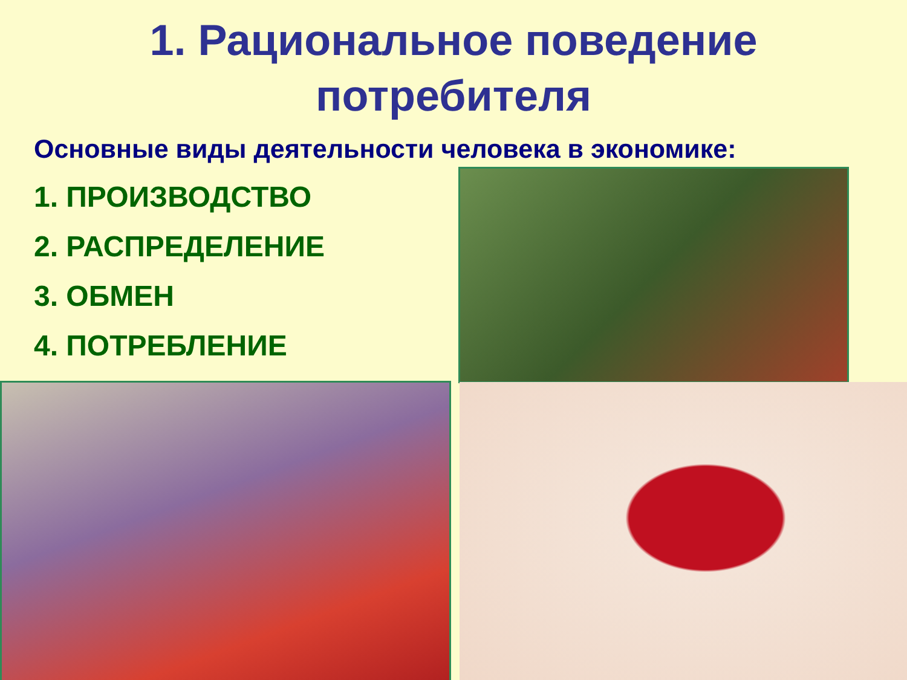1. Рациональное поведение
потребителя
Основные виды деятельности человека в экономике:
1. ПРОИЗВОДСТВО
2. РАСПРЕДЕЛЕНИЕ
3. ОБМЕН
4. ПОТРЕБЛЕНИЕ